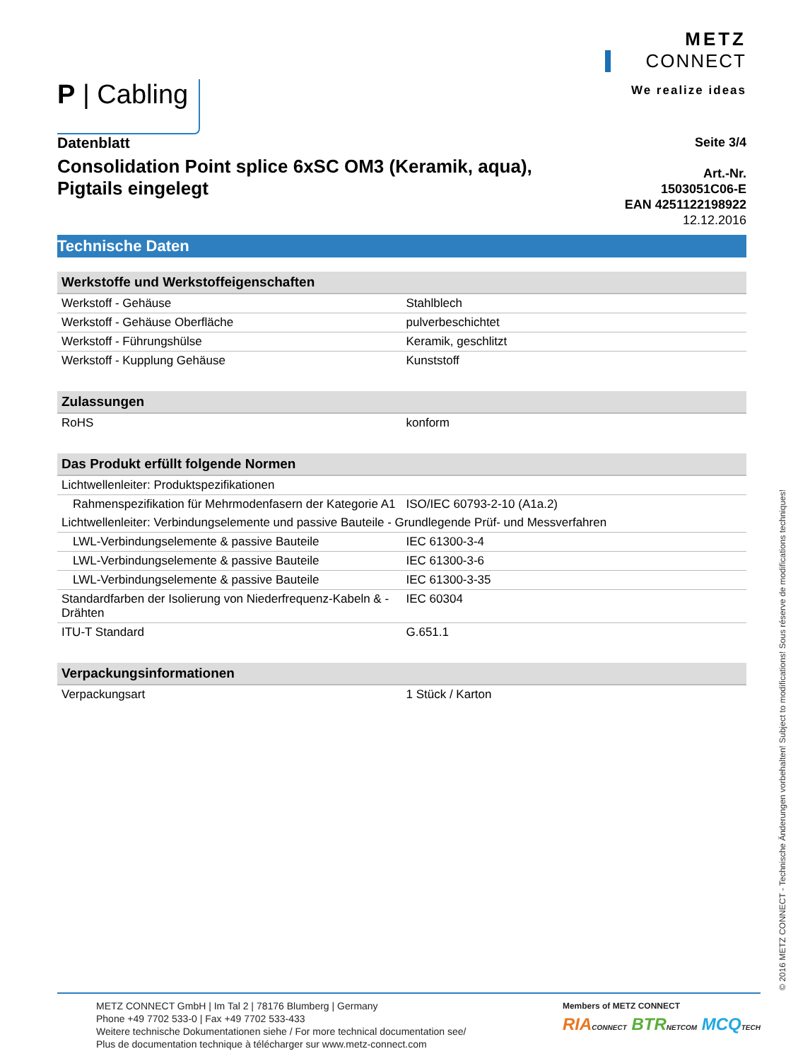P | Cabling
METZ
CONNECT
We realize ideas
Datenblatt
Consolidation Point splice 6xSC OM3 (Keramik, aqua),
Pigtails eingelegt
Seite 3/4
Art.-Nr.
1503051C06-E
EAN 4251122198922
12.12.2016
Technische Daten
| Werkstoffe und Werkstoffeigenschaften | |
| --- | --- |
| Werkstoff - Gehäuse | Stahlblech |
| Werkstoff - Gehäuse Oberfläche | pulverbeschichtet |
| Werkstoff - Führungshülse | Keramik, geschlitzt |
| Werkstoff - Kupplung Gehäuse | Kunststoff |
| Zulassungen | |
| --- | --- |
| RoHS | konform |
| Das Produkt erfüllt folgende Normen | |
| --- | --- |
| Lichtwellenleiter: Produktspezifikationen | |
| Rahmenspezifikation für Mehrmodenfasern der Kategorie A1 | ISO/IEC 60793-2-10 (A1a.2) |
| Lichtwellenleiter: Verbindungselemente und passive Bauteile - Grundlegende Prüf- und Messverfahren | |
| LWL-Verbindungselemente & passive Bauteile | IEC 61300-3-4 |
| LWL-Verbindungselemente & passive Bauteile | IEC 61300-3-6 |
| LWL-Verbindungselemente & passive Bauteile | IEC 61300-3-35 |
| Standardfarben der Isolierung von Niederfrequenz-Kabeln & -Drähten | IEC 60304 |
| ITU-T Standard | G.651.1 |
| Verpackungsinformationen | |
| --- | --- |
| Verpackungsart | 1 Stück / Karton |
© 2016 METZ CONNECT - Technische Änderungen vorbehalten! Subject to modifications! Sous réserve de modifications techniques!
METZ CONNECT GmbH | Im Tal 2 | 78176 Blumberg | Germany
Phone +49 7702 533-0 | Fax +49 7702 533-433
Weitere technische Dokumentationen siehe / For more technical documentation see/
Plus de documentation technique à télécharger sur www.metz-connect.com
Members of METZ CONNECT
RIA CONNECT BTR NETCOM MCQ TECH